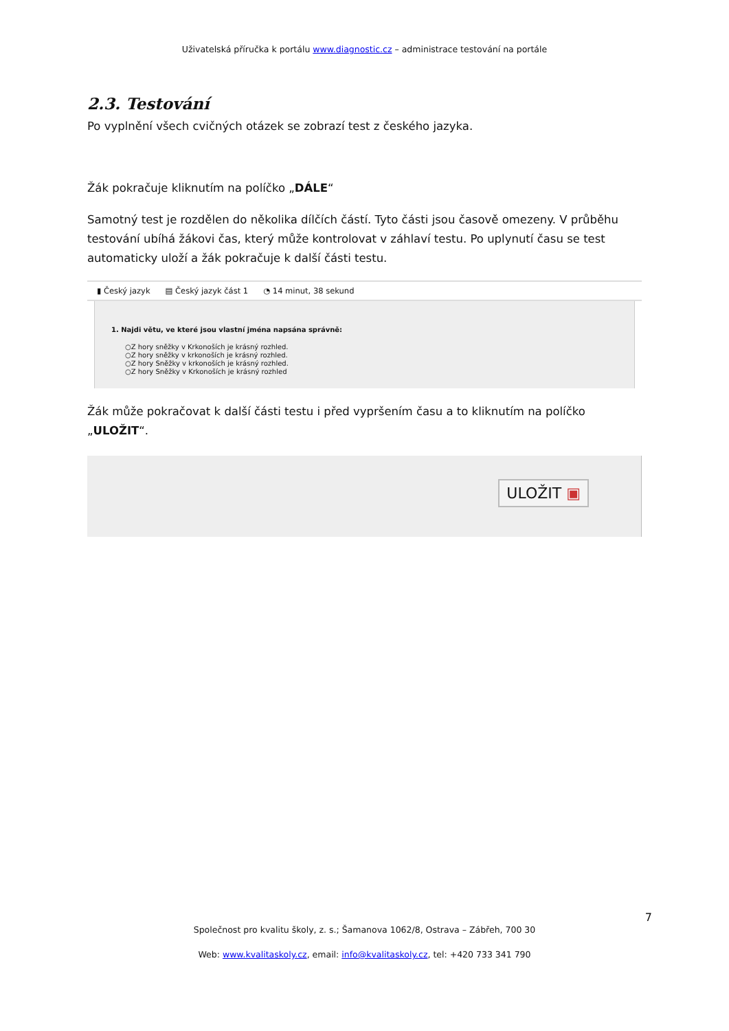Uživatelská příručka k portálu www.diagnostic.cz – administrace testování na portále
2.3. Testování
Po vyplnění všech cvičných otázek se zobrazí test z českého jazyka.
Žák pokračuje kliknutím na políčko „DÁLE“
Samotný test je rozdělen do několika dílčích částí. Tyto části jsou časově omezeny. V průběhu testování ubíhá žákovi čas, který může kontrolovat v záhlaví testu. Po uplynutí času se test automaticky uloží a žák pokračuje k další části testu.
▮ Český jazyk ▤ Český jazyk část 1 ◔ 14 minut, 38 sekund
1. Najdi větu, ve které jsou vlastní jména napsána správně:
○Z hory sněžky v Krkonoších je krásný rozhled.
○Z hory sněžky v krkonoších je krásný rozhled.
○Z hory Sněžky v krkonoších je krásný rozhled.
○Z hory Sněžky v Krkonoších je krásný rozhled
Žák může pokračovat k další části testu i před vypršením času a to kliknutím na políčko „ULOŽIT“.
ULOŽIT ▣
7
Společnost pro kvalitu školy, z. s.; Šamanova 1062/8, Ostrava – Zábřeh, 700 30
Web: www.kvalitaskoly.cz, email: info@kvalitaskoly.cz, tel: +420 733 341 790